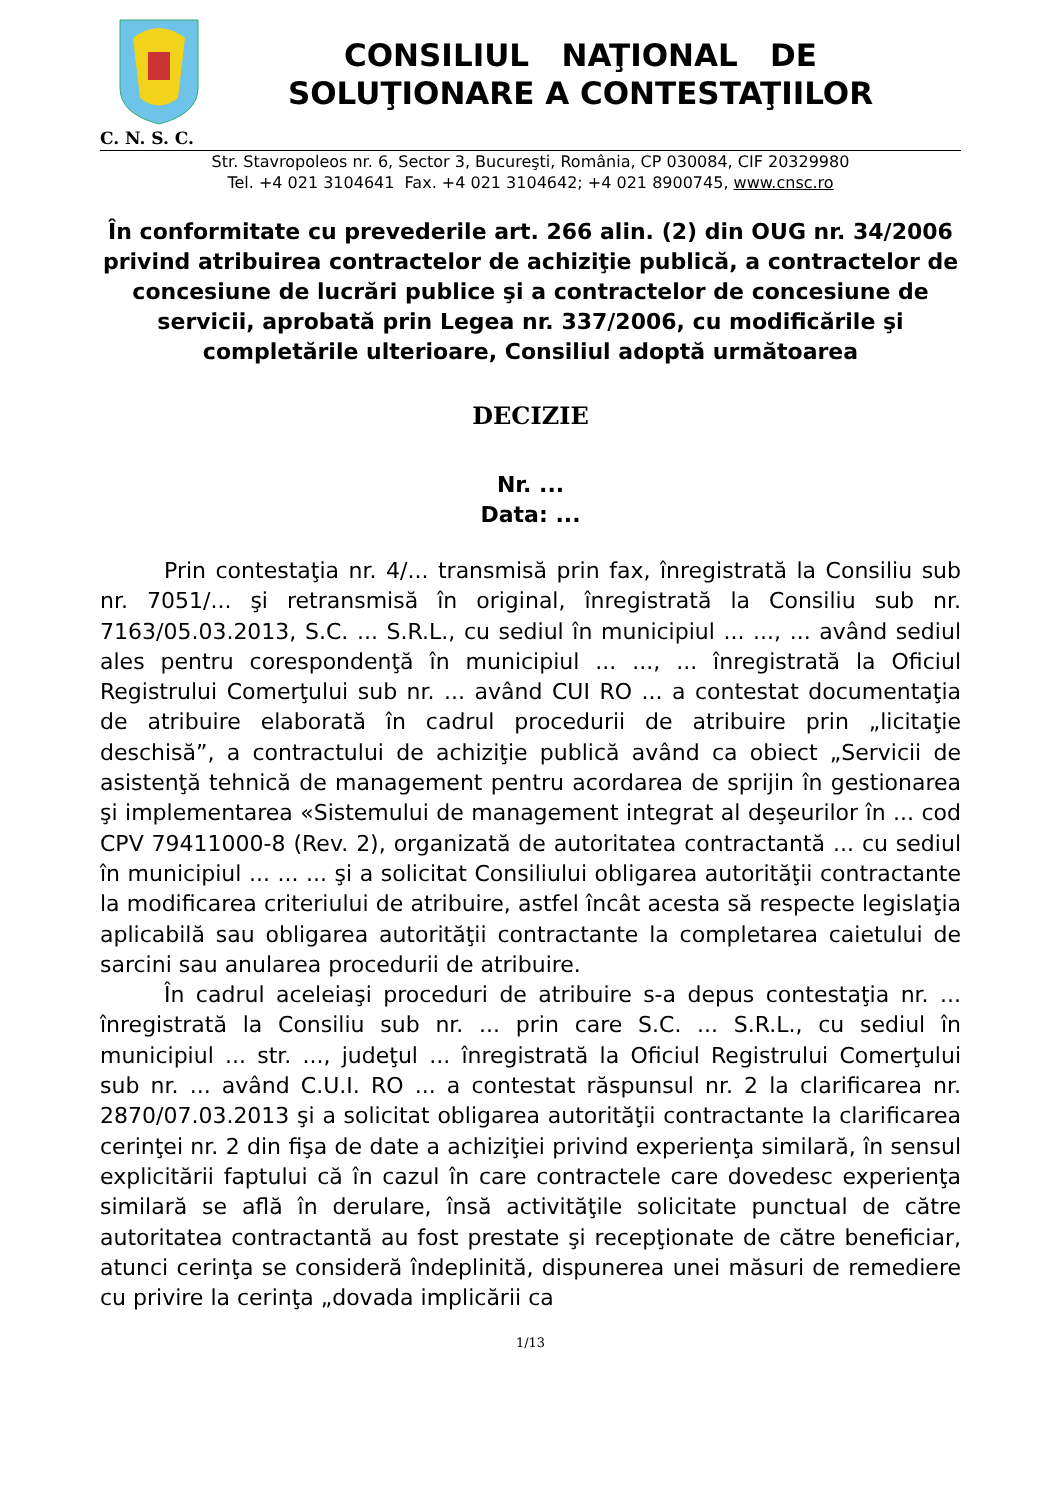CONSILIUL NAŢIONAL DE
SOLUŢIONARE A CONTESTAŢIILOR
C. N. S. C.
Str. Stavropoleos nr. 6, Sector 3, Bucureşti, România, CP 030084, CIF 20329980
Tel. +4 021 3104641 Fax. +4 021 3104642; +4 021 8900745, www.cnsc.ro
În conformitate cu prevederile art. 266 alin. (2) din OUG nr. 34/2006 privind atribuirea contractelor de achiziţie publică, a contractelor de concesiune de lucrări publice şi a contractelor de concesiune de servicii, aprobată prin Legea nr. 337/2006, cu modificările şi completările ulterioare, Consiliul adoptă următoarea
DECIZIE
Nr. ...
Data: ...
Prin contestaţia nr. 4/... transmisă prin fax, înregistrată la Consiliu sub nr. 7051/... şi retransmisă în original, înregistrată la Consiliu sub nr. 7163/05.03.2013, S.C. ... S.R.L., cu sediul în municipiul ... ..., ... având sediul ales pentru corespondenţă în municipiul ... ..., ... înregistrată la Oficiul Registrului Comerţului sub nr. ... având CUI RO ... a contestat documentaţia de atribuire elaborată în cadrul procedurii de atribuire prin „licitaţie deschisă”, a contractului de achiziţie publică având ca obiect „Servicii de asistenţă tehnică de management pentru acordarea de sprijin în gestionarea şi implementarea «Sistemului de management integrat al deşeurilor în ... cod CPV 79411000-8 (Rev. 2), organizată de autoritatea contractantă ... cu sediul în municipiul ... ... ... şi a solicitat Consiliului obligarea autorităţii contractante la modificarea criteriului de atribuire, astfel încât acesta să respecte legislaţia aplicabilă sau obligarea autorităţii contractante la completarea caietului de sarcini sau anularea procedurii de atribuire.
În cadrul aceleiaşi proceduri de atribuire s-a depus contestaţia nr. ... înregistrată la Consiliu sub nr. ... prin care S.C. ... S.R.L., cu sediul în municipiul ... str. ..., judeţul ... înregistrată la Oficiul Registrului Comerţului sub nr. ... având C.U.I. RO ... a contestat răspunsul nr. 2 la clarificarea nr. 2870/07.03.2013 şi a solicitat obligarea autorităţii contractante la clarificarea cerinţei nr. 2 din fişa de date a achiziţiei privind experienţa similară, în sensul explicitării faptului că în cazul în care contractele care dovedesc experienţa similară se află în derulare, însă activităţile solicitate punctual de către autoritatea contractantă au fost prestate şi recepţionate de către beneficiar, atunci cerinţa se consideră îndeplinită, dispunerea unei măsuri de remediere cu privire la cerinţa „dovada implicării ca
1/13